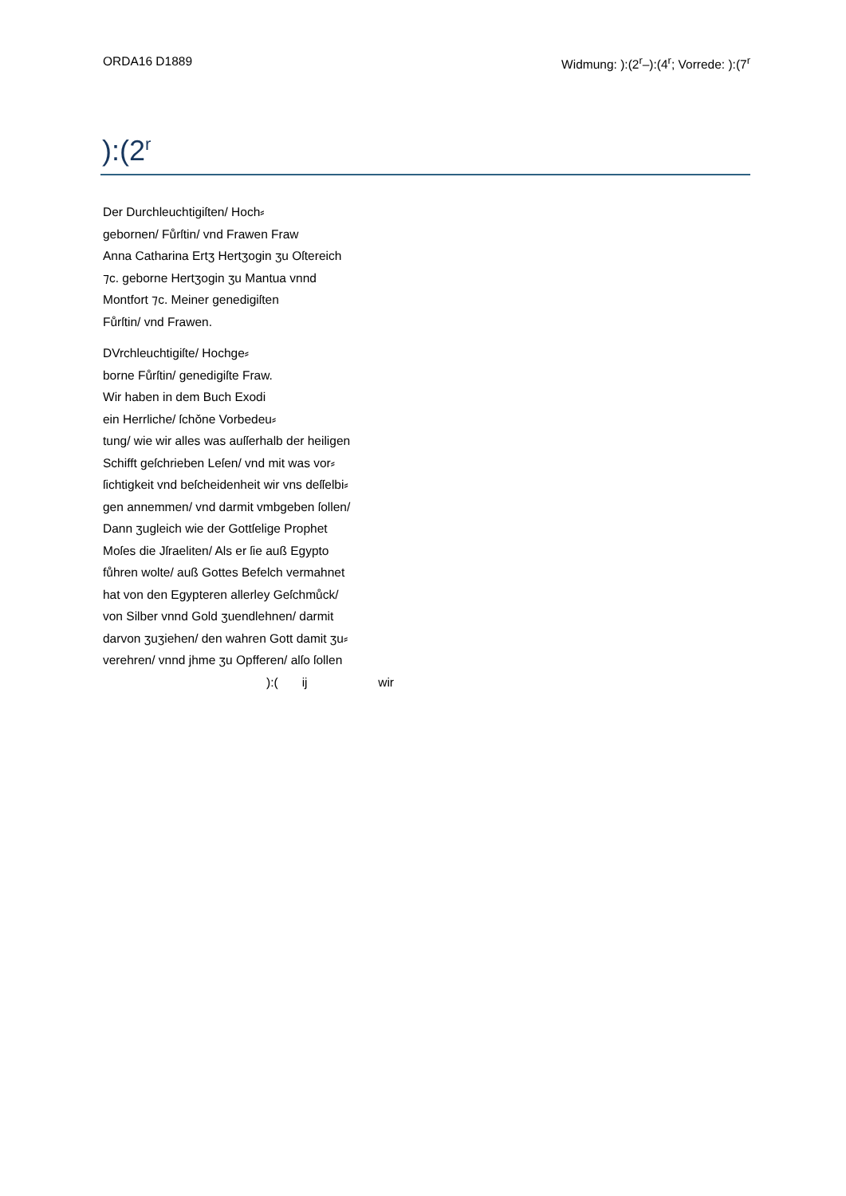ORDA16 D1889 Widmung: ):(2<sup>r</sup>–):(4<sup>r</sup>; Vorrede: ):(7<sup>r</sup>
):(2<sup>r</sup>
Der Durchleuchtigiſten/ Hoch⸗
gebornen/ Fůrſtin/ vnd Frawen Fraw
Anna Catharina Ertʒ Hertʒogin ʒu Oſtereich
⁊c. geborne Hertʒogin ʒu Mantua vnnd
Montfort ⁊c. Meiner genedigiſten
Fůrſtin/ vnd Frawen.
DVrchleuchtigiſte/ Hochge⸗
borne Fůrſtin/ genedigiſte Fraw.
Wir haben in dem Buch Exodi
ein Herrliche/ ſchǒne Vorbedeu⸗
tung/ wie wir alles was auſſerhalb der heiligen
Schifft geſchrieben Leſen/ vnd mit was vor⸗
ſichtigkeit vnd beſcheidenheit wir vns deſſelbi⸗
gen annemmen/ vnd darmit vmbgeben ſollen/
Dann ʒugleich wie der Gottſelige Prophet
Moſes die Jſraeliten/ Als er ſie auß Egypto
fůhren wolte/ auß Gottes Befelch vermahnet
hat von den Egypteren allerley Geſchmůck/
von Silber vnnd Gold ʒuendlehnen/ darmit
darvon ʒuʒiehen/ den wahren Gott damit ʒu⸗
verehren/ vnnd jhme ʒu Opfferen/ alſo ſollen
):(ij wir